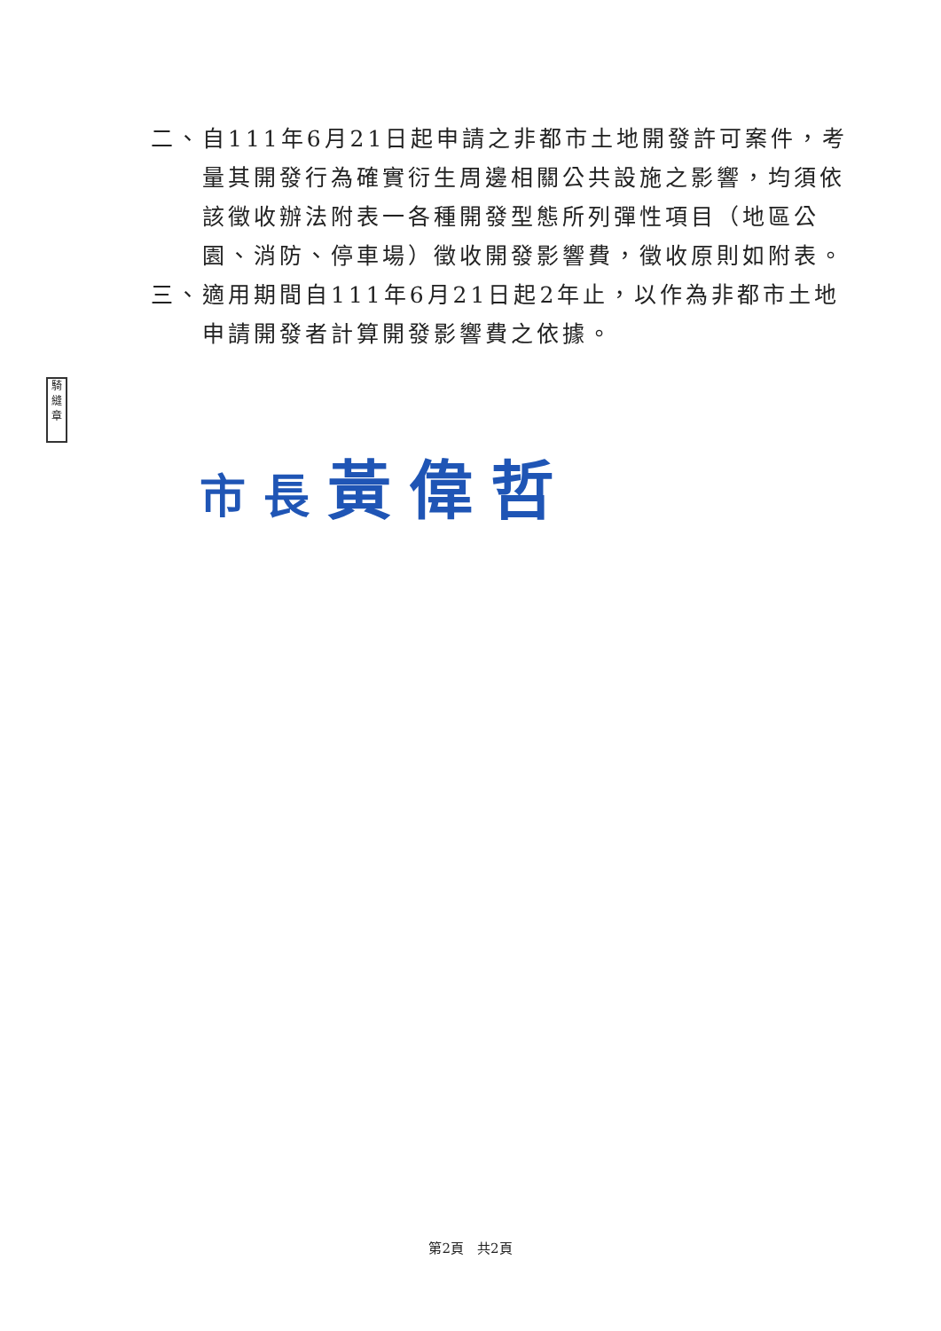二、 自111年6月21日起申請之非都市土地開發許可案件，考量其開發行為確實衍生周邊相關公共設施之影響，均須依該徵收辦法附表一各種開發型態所列彈性項目（地區公園、消防、停車場）徵收開發影響費，徵收原則如附表。
三、 適用期間自111年6月21日起2年止，以作為非都市土地申請開發者計算開發影響費之依據。
騎縫章
市長黃偉哲
第2頁　共2頁